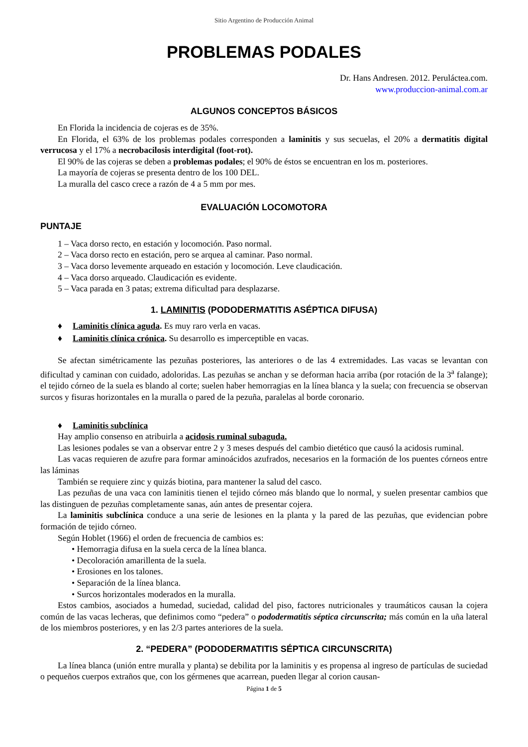Sitio Argentino de Producción Animal
PROBLEMAS PODALES
Dr. Hans Andresen. 2012. Peruláctea.com.
www.produccion-animal.com.ar
ALGUNOS CONCEPTOS BÁSICOS
En Florida la incidencia de cojeras es de 35%.
En Florida, el 63% de los problemas podales corresponden a laminitis y sus secuelas, el 20% a dermatitis digital verrucosa y el 17% a necrobacilosis interdigital (foot-rot).
El 90% de las cojeras se deben a problemas podales; el 90% de éstos se encuentran en los m. posteriores.
La mayoría de cojeras se presenta dentro de los 100 DEL.
La muralla del casco crece a razón de 4 a 5 mm por mes.
EVALUACIÓN LOCOMOTORA
PUNTAJE
1 – Vaca dorso recto, en estación y locomoción. Paso normal.
2 – Vaca dorso recto en estación, pero se arquea al caminar. Paso normal.
3 – Vaca dorso levemente arqueado en estación y locomoción. Leve claudicación.
4 – Vaca dorso arqueado. Claudicación es evidente.
5 – Vaca parada en 3 patas; extrema dificultad para desplazarse.
1. LAMINITIS (PODODERMATITIS ASÉPTICA DIFUSA)
♦ Laminitis clínica aguda. Es muy raro verla en vacas.
♦ Laminitis clínica crónica. Su desarrollo es imperceptible en vacas.
Se afectan simétricamente las pezuñas posteriores, las anteriores o de las 4 extremidades. Las vacas se levantan con dificultad y caminan con cuidado, adoloridas. Las pezuñas se anchan y se deforman hacia arriba (por rotación de la 3<sup>a</sup> falange); el tejido córneo de la suela es blando al corte; suelen haber hemorragias en la línea blanca y la suela; con frecuencia se observan surcos y fisuras horizontales en la muralla o pared de la pezuña, paralelas al borde coronario.
♦ Laminitis subclínica
Hay amplio consenso en atribuirla a acidosis ruminal subaguda.
Las lesiones podales se van a observar entre 2 y 3 meses después del cambio dietético que causó la acidosis ruminal.
Las vacas requieren de azufre para formar aminoácidos azufrados, necesarios en la formación de los puentes córneos entre las láminas
También se requiere zinc y quizás biotina, para mantener la salud del casco.
Las pezuñas de una vaca con laminitis tienen el tejido córneo más blando que lo normal, y suelen presentar cambios que las distinguen de pezuñas completamente sanas, aún antes de presentar cojera.
La laminitis subclínica conduce a una serie de lesiones en la planta y la pared de las pezuñas, que evidencian pobre formación de tejido córneo.
Según Hoblet (1966) el orden de frecuencia de cambios es:
• Hemorragia difusa en la suela cerca de la línea blanca.
• Decoloración amarillenta de la suela.
• Erosiones en los talones.
• Separación de la línea blanca.
• Surcos horizontales moderados en la muralla.
Estos cambios, asociados a humedad, suciedad, calidad del piso, factores nutricionales y traumáticos causan la cojera común de las vacas lecheras, que definimos como “pedera” o pododermatitis séptica circunscrita; más común en la uña lateral de los miembros posteriores, y en las 2/3 partes anteriores de la suela.
2. “PEDERA” (PODODERMATITIS SÉPTICA CIRCUNSCRITA)
La línea blanca (unión entre muralla y planta) se debilita por la laminitis y es propensa al ingreso de partículas de suciedad o pequeños cuerpos extraños que, con los gérmenes que acarrean, pueden llegar al corion causan-
Página 1 de 5